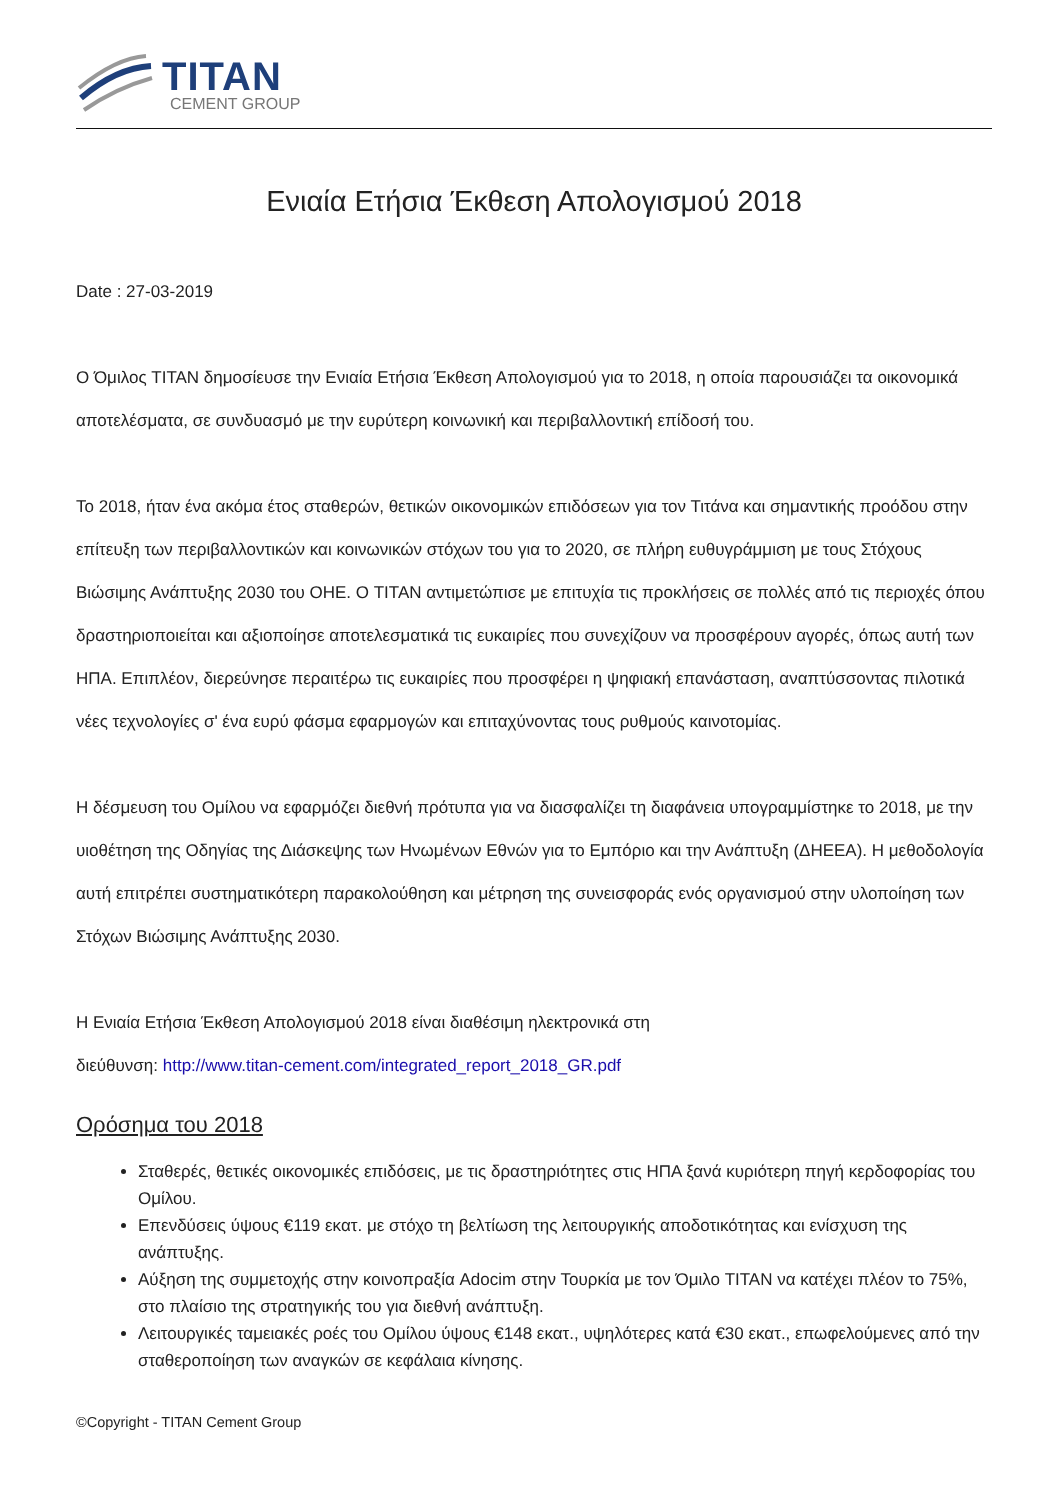TITAN
CEMENT GROUP
Ενιαία Ετήσια Έκθεση Απολογισμού 2018
Date : 27-03-2019
Ο Όμιλος TITAN δημοσίευσε την Ενιαία Ετήσια Έκθεση Απολογισμού για το 2018, η οποία παρουσιάζει τα οικονομικά αποτελέσματα, σε συνδυασμό με την ευρύτερη κοινωνική και περιβαλλοντική επίδοσή του.
Το 2018, ήταν ένα ακόμα έτος σταθερών, θετικών οικονομικών επιδόσεων για τον Τιτάνα και σημαντικής προόδου στην επίτευξη των περιβαλλοντικών και κοινωνικών στόχων του για το 2020, σε πλήρη ευθυγράμμιση με τους Στόχους Βιώσιμης Ανάπτυξης 2030 του ΟΗΕ. Ο TITAN αντιμετώπισε με επιτυχία τις προκλήσεις σε πολλές από τις περιοχές όπου δραστηριοποιείται και αξιοποίησε αποτελεσματικά τις ευκαιρίες που συνεχίζουν να προσφέρουν αγορές, όπως αυτή των ΗΠΑ. Επιπλέον, διερεύνησε περαιτέρω τις ευκαιρίες που προσφέρει η ψηφιακή επανάσταση, αναπτύσσοντας πιλοτικά νέες τεχνολογίες σ' ένα ευρύ φάσμα εφαρμογών και επιταχύνοντας τους ρυθμούς καινοτομίας.
Η δέσμευση του Ομίλου να εφαρμόζει διεθνή πρότυπα για να διασφαλίζει τη διαφάνεια υπογραμμίστηκε το 2018, με την υιοθέτηση της Οδηγίας της Διάσκεψης των Ηνωμένων Εθνών για το Εμπόριο και την Ανάπτυξη (ΔΗΕΕΑ). Η μεθοδολογία αυτή επιτρέπει συστηματικότερη παρακολούθηση και μέτρηση της συνεισφοράς ενός οργανισμού στην υλοποίηση των Στόχων Βιώσιμης Ανάπτυξης 2030.
Η Ενιαία Ετήσια Έκθεση Απολογισμού 2018 είναι διαθέσιμη ηλεκτρονικά στη
διεύθυνση: http://www.titan-cement.com/integrated_report_2018_GR.pdf
Ορόσημα του 2018
Σταθερές, θετικές οικονομικές επιδόσεις, με τις δραστηριότητες στις ΗΠΑ ξανά κυριότερη πηγή κερδοφορίας του Ομίλου.
Επενδύσεις ύψους €119 εκατ. με στόχο τη βελτίωση της λειτουργικής αποδοτικότητας και ενίσχυση της ανάπτυξης.
Αύξηση της συμμετοχής στην κοινοπραξία Adocim στην Τουρκία με τον Όμιλο TITAN να κατέχει πλέον το 75%, στο πλαίσιο της στρατηγικής του για διεθνή ανάπτυξη.
Λειτουργικές ταμειακές ροές του Ομίλου ύψους €148 εκατ., υψηλότερες κατά €30 εκατ., επωφελούμενες από την σταθεροποίηση των αναγκών σε κεφάλαια κίνησης.
©Copyright - TITAN Cement Group